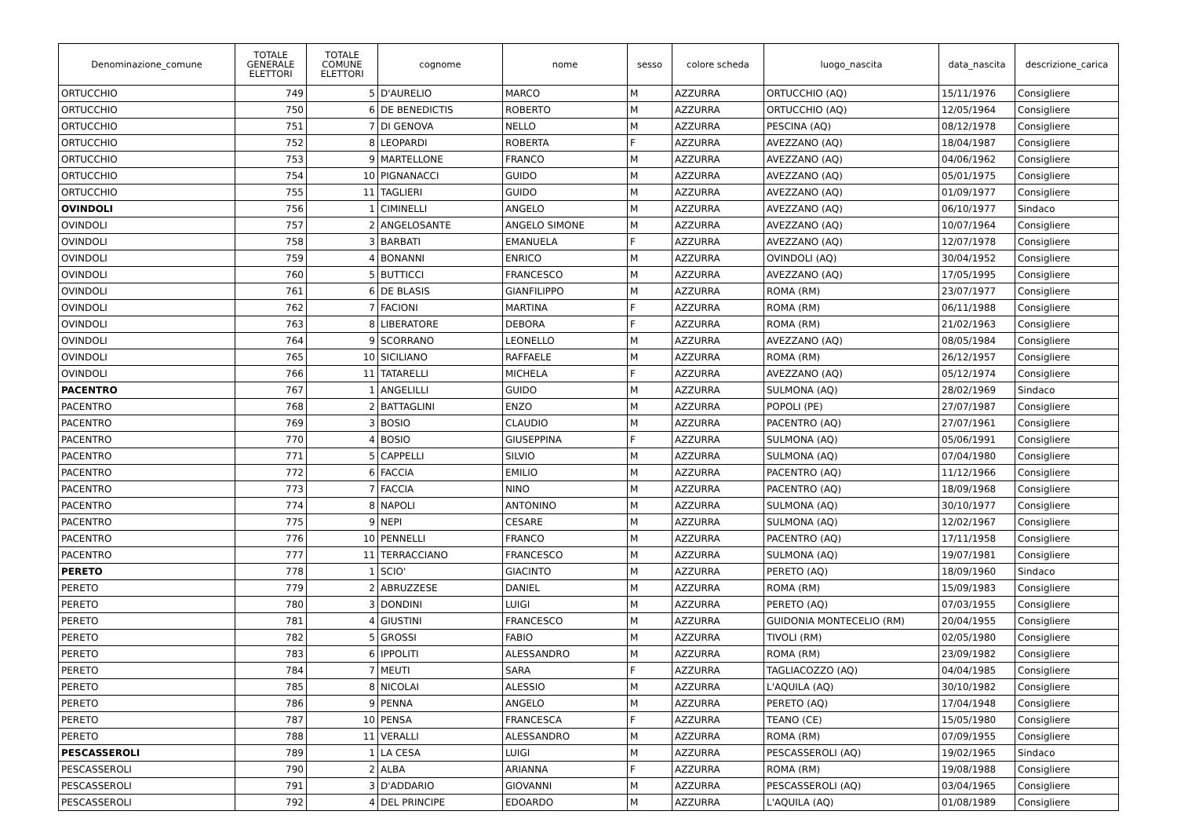| Denominazione_comune | TOTALE GENERALE ELETTORI | TOTALE COMUNE ELETTORI | cognome | nome | sesso | colore scheda | luogo_nascita | data_nascita | descrizione_carica |
| --- | --- | --- | --- | --- | --- | --- | --- | --- | --- |
| ORTUCCHIO | 749 | 5 | D'AURELIO | MARCO | M | AZZURRA | ORTUCCHIO (AQ) | 15/11/1976 | Consigliere |
| ORTUCCHIO | 750 | 6 | DE BENEDICTIS | ROBERTO | M | AZZURRA | ORTUCCHIO (AQ) | 12/05/1964 | Consigliere |
| ORTUCCHIO | 751 | 7 | DI GENOVA | NELLO | M | AZZURRA | PESCINA (AQ) | 08/12/1978 | Consigliere |
| ORTUCCHIO | 752 | 8 | LEOPARDI | ROBERTA | F | AZZURRA | AVEZZANO (AQ) | 18/04/1987 | Consigliere |
| ORTUCCHIO | 753 | 9 | MARTELLONE | FRANCO | M | AZZURRA | AVEZZANO (AQ) | 04/06/1962 | Consigliere |
| ORTUCCHIO | 754 | 10 | PIGNANACCI | GUIDO | M | AZZURRA | AVEZZANO (AQ) | 05/01/1975 | Consigliere |
| ORTUCCHIO | 755 | 11 | TAGLIERI | GUIDO | M | AZZURRA | AVEZZANO (AQ) | 01/09/1977 | Consigliere |
| OVINDOLI | 756 | 1 | CIMINELLI | ANGELO | M | AZZURRA | AVEZZANO (AQ) | 06/10/1977 | Sindaco |
| OVINDOLI | 757 | 2 | ANGELOSANTE | ANGELO SIMONE | M | AZZURRA | AVEZZANO (AQ) | 10/07/1964 | Consigliere |
| OVINDOLI | 758 | 3 | BARBATI | EMANUELA | F | AZZURRA | AVEZZANO (AQ) | 12/07/1978 | Consigliere |
| OVINDOLI | 759 | 4 | BONANNI | ENRICO | M | AZZURRA | OVINDOLI (AQ) | 30/04/1952 | Consigliere |
| OVINDOLI | 760 | 5 | BUTTICCI | FRANCESCO | M | AZZURRA | AVEZZANO (AQ) | 17/05/1995 | Consigliere |
| OVINDOLI | 761 | 6 | DE BLASIS | GIANFILIPPO | M | AZZURRA | ROMA (RM) | 23/07/1977 | Consigliere |
| OVINDOLI | 762 | 7 | FACIONI | MARTINA | F | AZZURRA | ROMA (RM) | 06/11/1988 | Consigliere |
| OVINDOLI | 763 | 8 | LIBERATORE | DEBORA | F | AZZURRA | ROMA (RM) | 21/02/1963 | Consigliere |
| OVINDOLI | 764 | 9 | SCORRANO | LEONELLO | M | AZZURRA | AVEZZANO (AQ) | 08/05/1984 | Consigliere |
| OVINDOLI | 765 | 10 | SICILIANO | RAFFAELE | M | AZZURRA | ROMA (RM) | 26/12/1957 | Consigliere |
| OVINDOLI | 766 | 11 | TATARELLI | MICHELA | F | AZZURRA | AVEZZANO (AQ) | 05/12/1974 | Consigliere |
| PACENTRO | 767 | 1 | ANGELILLI | GUIDO | M | AZZURRA | SULMONA (AQ) | 28/02/1969 | Sindaco |
| PACENTRO | 768 | 2 | BATTAGLINI | ENZO | M | AZZURRA | POPOLI (PE) | 27/07/1987 | Consigliere |
| PACENTRO | 769 | 3 | BOSIO | CLAUDIO | M | AZZURRA | PACENTRO (AQ) | 27/07/1961 | Consigliere |
| PACENTRO | 770 | 4 | BOSIO | GIUSEPPINA | F | AZZURRA | SULMONA (AQ) | 05/06/1991 | Consigliere |
| PACENTRO | 771 | 5 | CAPPELLI | SILVIO | M | AZZURRA | SULMONA (AQ) | 07/04/1980 | Consigliere |
| PACENTRO | 772 | 6 | FACCIA | EMILIO | M | AZZURRA | PACENTRO (AQ) | 11/12/1966 | Consigliere |
| PACENTRO | 773 | 7 | FACCIA | NINO | M | AZZURRA | PACENTRO (AQ) | 18/09/1968 | Consigliere |
| PACENTRO | 774 | 8 | NAPOLI | ANTONINO | M | AZZURRA | SULMONA (AQ) | 30/10/1977 | Consigliere |
| PACENTRO | 775 | 9 | NEPI | CESARE | M | AZZURRA | SULMONA (AQ) | 12/02/1967 | Consigliere |
| PACENTRO | 776 | 10 | PENNELLI | FRANCO | M | AZZURRA | PACENTRO (AQ) | 17/11/1958 | Consigliere |
| PACENTRO | 777 | 11 | TERRACCIANO | FRANCESCO | M | AZZURRA | SULMONA (AQ) | 19/07/1981 | Consigliere |
| PERETO | 778 | 1 | SCIO' | GIACINTO | M | AZZURRA | PERETO (AQ) | 18/09/1960 | Sindaco |
| PERETO | 779 | 2 | ABRUZZESE | DANIEL | M | AZZURRA | ROMA (RM) | 15/09/1983 | Consigliere |
| PERETO | 780 | 3 | DONDINI | LUIGI | M | AZZURRA | PERETO (AQ) | 07/03/1955 | Consigliere |
| PERETO | 781 | 4 | GIUSTINI | FRANCESCO | M | AZZURRA | GUIDONIA MONTECELIO (RM) | 20/04/1955 | Consigliere |
| PERETO | 782 | 5 | GROSSI | FABIO | M | AZZURRA | TIVOLI (RM) | 02/05/1980 | Consigliere |
| PERETO | 783 | 6 | IPPOLITI | ALESSANDRO | M | AZZURRA | ROMA (RM) | 23/09/1982 | Consigliere |
| PERETO | 784 | 7 | MEUTI | SARA | F | AZZURRA | TAGLIACOZZO (AQ) | 04/04/1985 | Consigliere |
| PERETO | 785 | 8 | NICOLAI | ALESSIO | M | AZZURRA | L'AQUILA (AQ) | 30/10/1982 | Consigliere |
| PERETO | 786 | 9 | PENNA | ANGELO | M | AZZURRA | PERETO (AQ) | 17/04/1948 | Consigliere |
| PERETO | 787 | 10 | PENSA | FRANCESCA | F | AZZURRA | TEANO (CE) | 15/05/1980 | Consigliere |
| PERETO | 788 | 11 | VERALLI | ALESSANDRO | M | AZZURRA | ROMA (RM) | 07/09/1955 | Consigliere |
| PESCASSEROLI | 789 | 1 | LA CESA | LUIGI | M | AZZURRA | PESCASSEROLI (AQ) | 19/02/1965 | Sindaco |
| PESCASSEROLI | 790 | 2 | ALBA | ARIANNA | F | AZZURRA | ROMA (RM) | 19/08/1988 | Consigliere |
| PESCASSEROLI | 791 | 3 | D'ADDARIO | GIOVANNI | M | AZZURRA | PESCASSEROLI (AQ) | 03/04/1965 | Consigliere |
| PESCASSEROLI | 792 | 4 | DEL PRINCIPE | EDOARDO | M | AZZURRA | L'AQUILA (AQ) | 01/08/1989 | Consigliere |